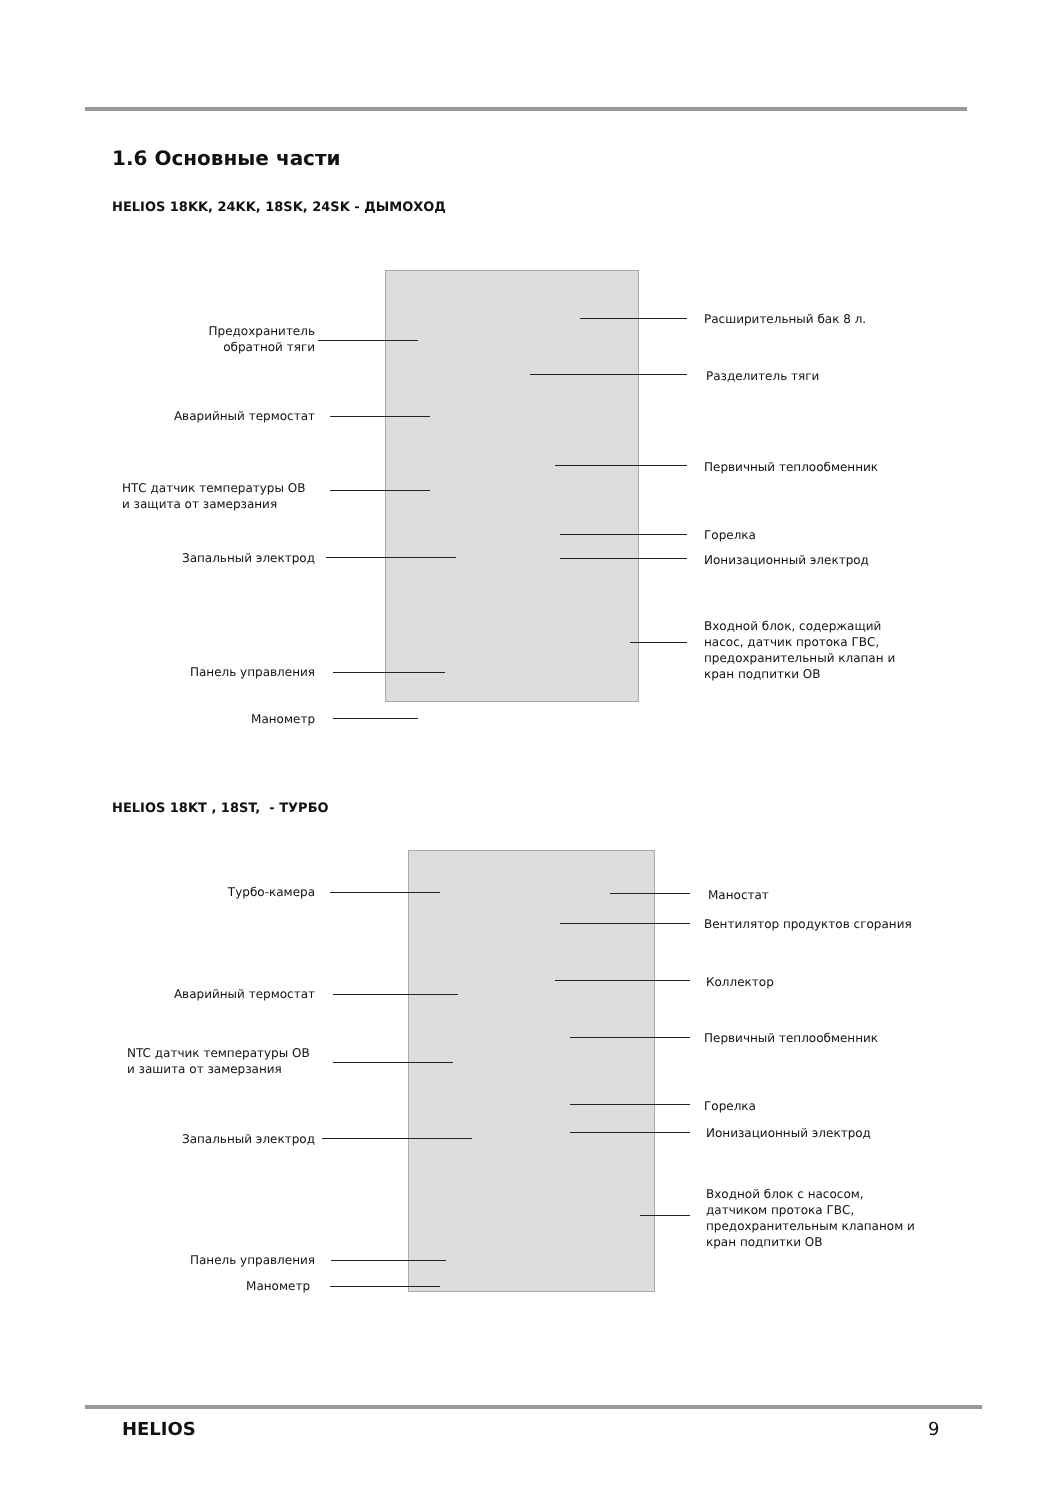1.6 Основные части
HELIOS 18KK, 24KK, 18SK, 24SK - ДЫМОХОД
Предохранитель
обратной тяги
Аварийный термостат
НТС датчик температуры ОВ
и защита от замерзания
Запальный электрод
Панель управления
Манометр
Расширительный бак 8 л.
Разделитель тяги
Первичный теплообменник
Горелка
Ионизационный электрод
Входной блок, содержащий
насос, датчик протока ГВС,
предохранительный клапан и
кран подпитки ОВ
HELIOS 18KT , 18ST, - ТУРБО
Турбо-камера
Аварийный термостат
NTC датчик температуры ОВ
и зашита от замерзания
Запальный электрод
Панель управления
Манометр
Маностат
Вентилятор продуктов сгорания
Коллектор
Первичный теплообменник
Горелка
Ионизационный электрод
Входной блок с насосом,
датчиком протока ГВС,
предохранительным клапаном и
кран подпитки ОВ
HELIOS 9